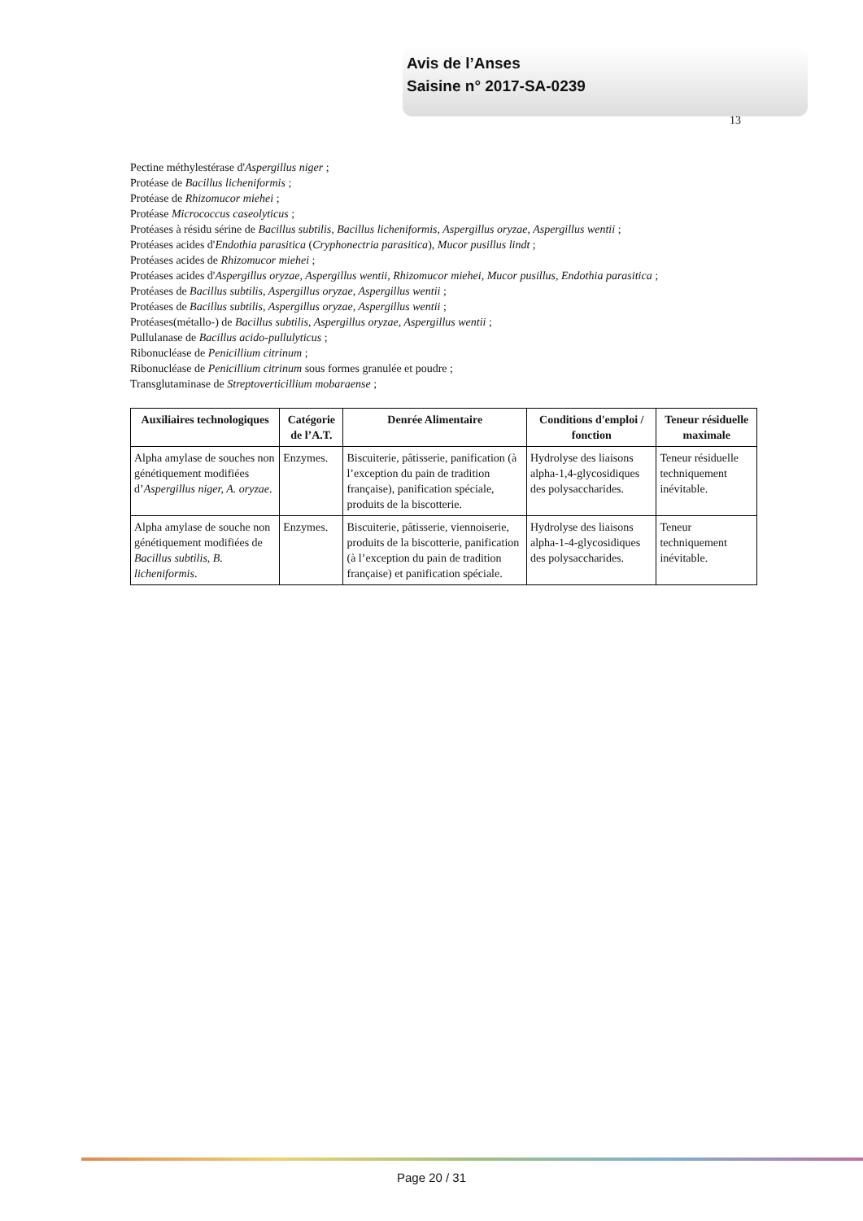Avis de l’Anses
Saisine n° 2017-SA-0239
13
Pectine méthylestérase d'Aspergillus niger ;
Protéase de Bacillus licheniformis ;
Protéase de Rhizomucor miehei ;
Protéase Micrococcus caseolyticus ;
Protéases à résidu sérine de Bacillus subtilis, Bacillus licheniformis, Aspergillus oryzae, Aspergillus wentii ;
Protéases acides d'Endothia parasitica (Cryphonectria parasitica), Mucor pusillus lindt ;
Protéases acides de Rhizomucor miehei ;
Protéases acides d'Aspergillus oryzae, Aspergillus wentii, Rhizomucor miehei, Mucor pusillus, Endothia parasitica ;
Protéases de Bacillus subtilis, Aspergillus oryzae, Aspergillus wentii ;
Protéases de Bacillus subtilis, Aspergillus oryzae, Aspergillus wentii ;
Protéases(métallo-) de Bacillus subtilis, Aspergillus oryzae, Aspergillus wentii ;
Pullulanase de Bacillus acido-pullulyticus ;
Ribonucléase de Penicillium citrinum ;
Ribonucléase de Penicillium citrinum sous formes granulée et poudre ;
Transglutaminase de Streptoverticillium mobaraense ;
| Auxiliaires technologiques | Catégorie de l’A.T. | Denrée Alimentaire | Conditions d'emploi / fonction | Teneur résiduelle maximale |
| --- | --- | --- | --- | --- |
| Alpha amylase de souches non génétiquement modifiées d’ Aspergillus niger, A. oryzae . | Enzymes. | Biscuiterie, pâtisserie, panification (à l’exception du pain de tradition française), panification spéciale, produits de la biscotterie. | Hydrolyse des liaisons alpha-1,4-glycosidiques des polysaccharides. | Teneur résiduelle techniquement inévitable. |
| Alpha amylase de souche non génétiquement modifiées de Bacillus subtilis, B. licheniformis . | Enzymes. | Biscuiterie, pâtisserie, viennoiserie, produits de la biscotterie, panification (à l’exception du pain de tradition française) et panification spéciale. | Hydrolyse des liaisons alpha-1-4-glycosidiques des polysaccharides. | Teneur techniquement inévitable. |
Page 20 / 31